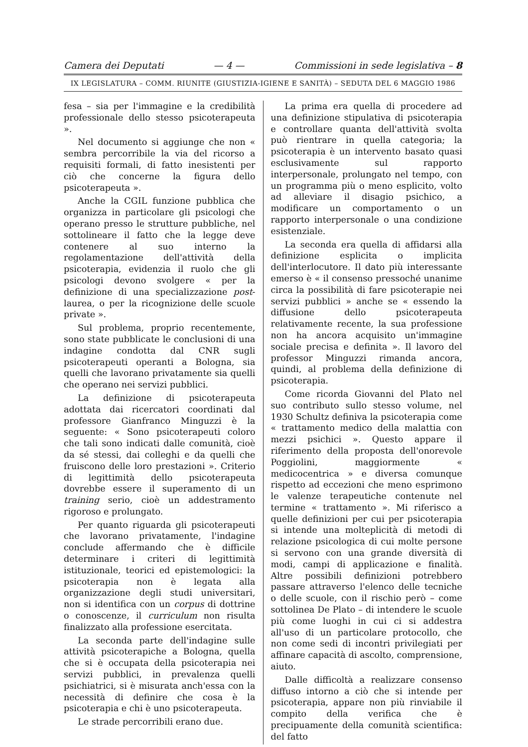Camera dei Deputati — 4 — Commissioni in sede legislativa – 8
IX LEGISLATURA – COMM. RIUNITE (GIUSTIZIA-IGIENE E SANITÀ) – SEDUTA DEL 6 MAGGIO 1986
fesa – sia per l'immagine e la credibilità professionale dello stesso psicoterapeuta ».
Nel documento si aggiunge che non « sembra percorribile la via del ricorso a requisiti formali, di fatto inesistenti per ciò che concerne la figura dello psicoterapeuta ».
Anche la CGIL funzione pubblica che organizza in particolare gli psicologi che operano presso le strutture pubbliche, nel sottolineare il fatto che la legge deve contenere al suo interno la regolamentazione dell'attività della psicoterapia, evidenzia il ruolo che gli psicologi devono svolgere « per la definizione di una specializzazione post-laurea, o per la ricognizione delle scuole private ».
Sul problema, proprio recentemente, sono state pubblicate le conclusioni di una indagine condotta dal CNR sugli psicoterapeuti operanti a Bologna, sia quelli che lavorano privatamente sia quelli che operano nei servizi pubblici.
La definizione di psicoterapeuta adottata dai ricercatori coordinati dal professore Gianfranco Minguzzi è la seguente: « Sono psicoterapeuti coloro che tali sono indicati dalle comunità, cioè da sé stessi, dai colleghi e da quelli che fruiscono delle loro prestazioni ». Criterio di legittimità dello psicoterapeuta dovrebbe essere il superamento di un training serio, cioè un addestramento rigoroso e prolungato.
Per quanto riguarda gli psicoterapeuti che lavorano privatamente, l'indagine conclude affermando che è difficile determinare i criteri di legittimità istituzionale, teorici ed epistemologici: la psicoterapia non è legata alla organizzazione degli studi universitari, non si identifica con un corpus di dottrine o conoscenze, il curriculum non risulta finalizzato alla professione esercitata.
La seconda parte dell'indagine sulle attività psicoterapiche a Bologna, quella che si è occupata della psicoterapia nei servizi pubblici, in prevalenza quelli psichiatrici, si è misurata anch'essa con la necessità di definire che cosa è la psicoterapia e chi è uno psicoterapeuta.
Le strade percorribili erano due.
La prima era quella di procedere ad una definizione stipulativa di psicoterapia e controllare quanta dell'attività svolta può rientrare in quella categoria; la psicoterapia è un intervento basato quasi esclusivamente sul rapporto interpersonale, prolungato nel tempo, con un programma più o meno esplicito, volto ad alleviare il disagio psichico, a modificare un comportamento o un rapporto interpersonale o una condizione esistenziale.
La seconda era quella di affidarsi alla definizione esplicita o implicita dell'interlocutore. Il dato più interessante emerso è « il consenso pressoché unanime circa la possibilità di fare psicoterapie nei servizi pubblici » anche se « essendo la diffusione dello psicoterapeuta relativamente recente, la sua professione non ha ancora acquisito un'immagine sociale precisa e definita ». Il lavoro del professor Minguzzi rimanda ancora, quindi, al problema della definizione di psicoterapia.
Come ricorda Giovanni del Plato nel suo contributo sullo stesso volume, nel 1930 Schultz definiva la psicoterapia come « trattamento medico della malattia con mezzi psichici ». Questo appare il riferimento della proposta dell'onorevole Poggiolini, maggiormente « medicocentrica » e diversa comunque rispetto ad eccezioni che meno esprimono le valenze terapeutiche contenute nel termine « trattamento ». Mi riferisco a quelle definizioni per cui per psicoterapia si intende una molteplicità di metodi di relazione psicologica di cui molte persone si servono con una grande diversità di modi, campi di applicazione e finalità. Altre possibili definizioni potrebbero passare attraverso l'elenco delle tecniche o delle scuole, con il rischio però – come sottolinea De Plato – di intendere le scuole più come luoghi in cui ci si addestra all'uso di un particolare protocollo, che non come sedi di incontri privilegiati per affinare capacità di ascolto, comprensione, aiuto.
Dalle difficoltà a realizzare consenso diffuso intorno a ciò che si intende per psicoterapia, appare non più rinviabile il compito della verifica che è precipuamente della comunità scientifica: del fatto